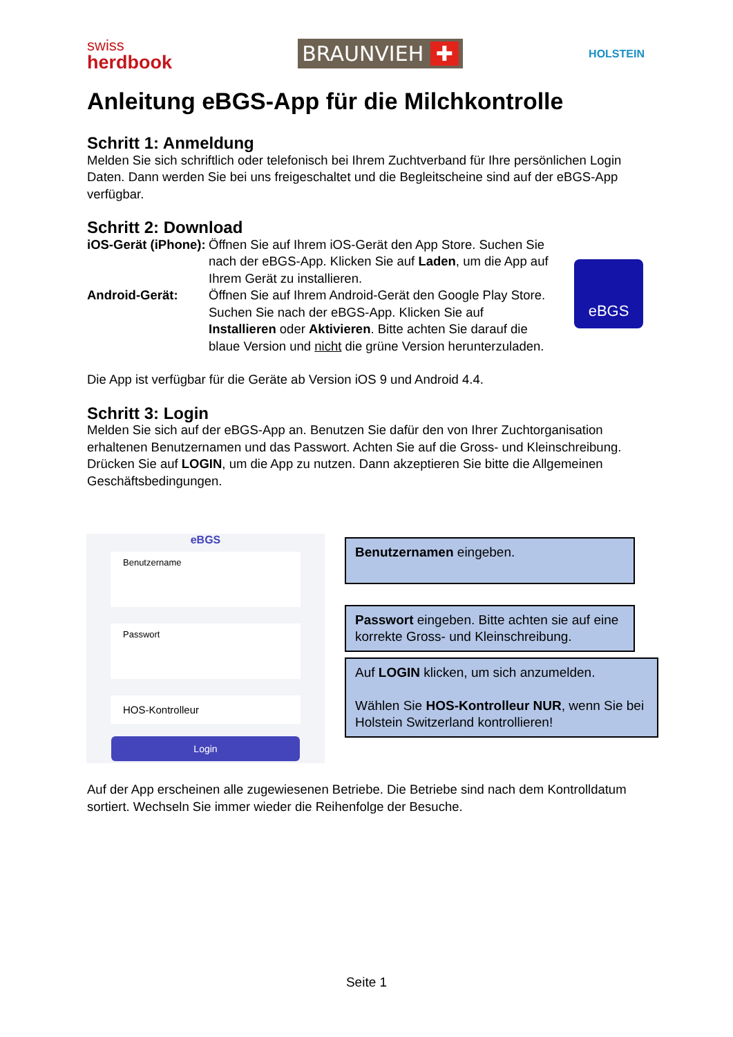swiss
herdbook
BRAUNVIEH ✚
HOLSTEIN
Anleitung eBGS-App für die Milchkontrolle
Schritt 1: Anmeldung
Melden Sie sich schriftlich oder telefonisch bei Ihrem Zuchtverband für Ihre persönlichen Login Daten. Dann werden Sie bei uns freigeschaltet und die Begleitscheine sind auf der eBGS-App verfügbar.
Schritt 2: Download
iOS-Gerät (iPhone):
Öffnen Sie auf Ihrem iOS-Gerät den App Store. Suchen Sie nach der eBGS-App. Klicken Sie auf Laden, um die App auf Ihrem Gerät zu installieren.
Android-Gerät: Öffnen Sie auf Ihrem Android-Gerät den Google Play Store. Suchen Sie nach der eBGS-App. Klicken Sie auf Installieren oder Aktivieren. Bitte achten Sie darauf die blaue Version und nicht die grüne Version herunterzuladen.
Die App ist verfügbar für die Geräte ab Version iOS 9 und Android 4.4.
Schritt 3: Login
Melden Sie sich auf der eBGS-App an. Benutzen Sie dafür den von Ihrer Zuchtorganisation erhaltenen Benutzernamen und das Passwort. Achten Sie auf die Gross- und Kleinschreibung. Drücken Sie auf LOGIN, um die App zu nutzen. Dann akzeptieren Sie bitte die Allgemeinen Geschäftsbedingungen.
eBGS
eBGS
Benutzername
Passwort
HOS-Kontrolleur
Login
Benutzernamen eingeben.
Passwort eingeben. Bitte achten sie auf eine korrekte Gross- und Kleinschreibung.
Auf LOGIN klicken, um sich anzumelden.
Wählen Sie HOS-Kontrolleur NUR, wenn Sie bei Holstein Switzerland kontrollieren!
Auf der App erscheinen alle zugewiesenen Betriebe. Die Betriebe sind nach dem Kontrolldatum sortiert. Wechseln Sie immer wieder die Reihenfolge der Besuche.
Seite 1